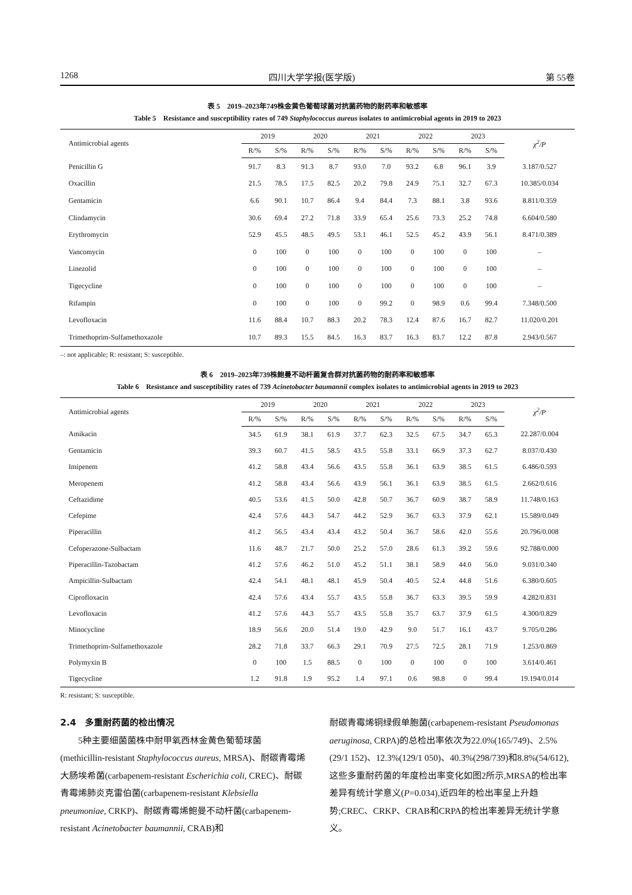1268 四川大学学报(医学版) 第 55卷
表 5　2019–2023年749株金黄色葡萄球菌对抗菌药物的耐药率和敏感率
Table 5　Resistance and susceptibility rates of 749 Staphylococcus aureus isolates to antimicrobial agents in 2019 to 2023
| Antimicrobial agents | 2019 | | 2020 | | 2021 | | 2022 | | 2023 | | χ<sup>2</sup>/P |
| --- | --- | --- | --- | --- | --- | --- | --- | --- | --- | --- | --- |
| | R/% | S/% | R/% | S/% | R/% | S/% | R/% | S/% | R/% | S/% | |
| Penicillin G | 91.7 | 8.3 | 91.3 | 8.7 | 93.0 | 7.0 | 93.2 | 6.8 | 96.1 | 3.9 | 3.187/0.527 |
| Oxacillin | 21.5 | 78.5 | 17.5 | 82.5 | 20.2 | 79.8 | 24.9 | 75.1 | 32.7 | 67.3 | 10.385/0.034 |
| Gentamicin | 6.6 | 90.1 | 10.7 | 86.4 | 9.4 | 84.4 | 7.3 | 88.1 | 3.8 | 93.6 | 8.811/0.359 |
| Clindamycin | 30.6 | 69.4 | 27.2 | 71.8 | 33.9 | 65.4 | 25.6 | 73.3 | 25.2 | 74.8 | 6.604/0.580 |
| Erythromycin | 52.9 | 45.5 | 48.5 | 49.5 | 53.1 | 46.1 | 52.5 | 45.2 | 43.9 | 56.1 | 8.471/0.389 |
| Vancomycin | 0 | 100 | 0 | 100 | 0 | 100 | 0 | 100 | 0 | 100 | – |
| Linezolid | 0 | 100 | 0 | 100 | 0 | 100 | 0 | 100 | 0 | 100 | – |
| Tigecycline | 0 | 100 | 0 | 100 | 0 | 100 | 0 | 100 | 0 | 100 | – |
| Rifampin | 0 | 100 | 0 | 100 | 0 | 99.2 | 0 | 98.9 | 0.6 | 99.4 | 7.348/0.500 |
| Levofloxacin | 11.6 | 88.4 | 10.7 | 88.3 | 20.2 | 78.3 | 12.4 | 87.6 | 16.7 | 82.7 | 11.020/0.201 |
| Trimethoprim-Sulfamethoxazole | 10.7 | 89.3 | 15.5 | 84.5 | 16.3 | 83.7 | 16.3 | 83.7 | 12.2 | 87.8 | 2.943/0.567 |
–: not applicable; R: resistant; S: susceptible.
表 6　2019–2023年739株鲍曼不动杆菌复合群对抗菌药物的耐药率和敏感率
Table 6　Resistance and susceptibility rates of 739 Acinetobacter baumannii complex isolates to antimicrobial agents in 2019 to 2023
| Antimicrobial agents | 2019 | | 2020 | | 2021 | | 2022 | | 2023 | | χ<sup>2</sup>/P |
| --- | --- | --- | --- | --- | --- | --- | --- | --- | --- | --- | --- |
| | R/% | S/% | R/% | S/% | R/% | S/% | R/% | S/% | R/% | S/% | |
| Amikacin | 34.5 | 61.9 | 38.1 | 61.9 | 37.7 | 62.3 | 32.5 | 67.5 | 34.7 | 65.3 | 22.287/0.004 |
| Gentamicin | 39.3 | 60.7 | 41.5 | 58.5 | 43.5 | 55.8 | 33.1 | 66.9 | 37.3 | 62.7 | 8.037/0.430 |
| Imipenem | 41.2 | 58.8 | 43.4 | 56.6 | 43.5 | 55.8 | 36.1 | 63.9 | 38.5 | 61.5 | 6.486/0.593 |
| Meropenem | 41.2 | 58.8 | 43.4 | 56.6 | 43.9 | 56.1 | 36.1 | 63.9 | 38.5 | 61.5 | 2.662/0.616 |
| Ceftazidime | 40.5 | 53.6 | 41.5 | 50.0 | 42.8 | 50.7 | 36.7 | 60.9 | 38.7 | 58.9 | 11.748/0.163 |
| Cefepime | 42.4 | 57.6 | 44.3 | 54.7 | 44.2 | 52.9 | 36.7 | 63.3 | 37.9 | 62.1 | 15.589/0.049 |
| Piperacillin | 41.2 | 56.5 | 43.4 | 43.4 | 43.2 | 50.4 | 36.7 | 58.6 | 42.0 | 55.6 | 20.796/0.008 |
| Cefoperazone-Sulbactam | 11.6 | 48.7 | 21.7 | 50.0 | 25.2 | 57.0 | 28.6 | 61.3 | 39.2 | 59.6 | 92.788/0.000 |
| Piperacillin-Tazobactam | 41.2 | 57.6 | 46.2 | 51.0 | 45.2 | 51.1 | 38.1 | 58.9 | 44.0 | 56.0 | 9.031/0.340 |
| Ampicillin-Sulbactam | 42.4 | 54.1 | 48.1 | 48.1 | 45.9 | 50.4 | 40.5 | 52.4 | 44.8 | 51.6 | 6.380/0.605 |
| Ciprofloxacin | 42.4 | 57.6 | 43.4 | 55.7 | 43.5 | 55.8 | 36.7 | 63.3 | 39.5 | 59.9 | 4.282/0.831 |
| Levofloxacin | 41.2 | 57.6 | 44.3 | 55.7 | 43.5 | 55.8 | 35.7 | 63.7 | 37.9 | 61.5 | 4.300/0.829 |
| Minocycline | 18.9 | 56.6 | 20.0 | 51.4 | 19.0 | 42.9 | 9.0 | 51.7 | 16.1 | 43.7 | 9.705/0.286 |
| Trimethoprim-Sulfamethoxazole | 28.2 | 71.8 | 33.7 | 66.3 | 29.1 | 70.9 | 27.5 | 72.5 | 28.1 | 71.9 | 1.253/0.869 |
| Polymyxin B | 0 | 100 | 1.5 | 88.5 | 0 | 100 | 0 | 100 | 0 | 100 | 3.614/0.461 |
| Tigecycline | 1.2 | 91.8 | 1.9 | 95.2 | 1.4 | 97.1 | 0.6 | 98.8 | 0 | 99.4 | 19.194/0.014 |
R: resistant; S: susceptible.
2.4　多重耐药菌的检出情况
5种主要细菌菌株中耐甲氧西林金黄色葡萄球菌(methicillin-resistant Staphylococcus aureus, MRSA)、耐碳青霉烯大肠埃希菌(carbapenem-resistant Escherichia coli, CREC)、耐碳青霉烯肺炎克雷伯菌(carbapenem-resistant Klebsiella pneumoniae, CRKP)、耐碳青霉烯鲍曼不动杆菌(carbapenem-resistant Acinetobacter baumannii, CRAB)和
耐碳青霉烯铜绿假单胞菌(carbapenem-resistant Pseudomonas aeruginosa, CRPA)的总检出率依次为22.0%(165/749)、2.5%(29/1 152)、12.3%(129/1 050)、40.3%(298/739)和8.8%(54/612),这些多重耐药菌的年度检出率变化如图2所示,MRSA的检出率差异有统计学意义(P=0.034),近四年的检出率呈上升趋势;CREC、CRKP、CRAB和CRPA的检出率差异无统计学意义。